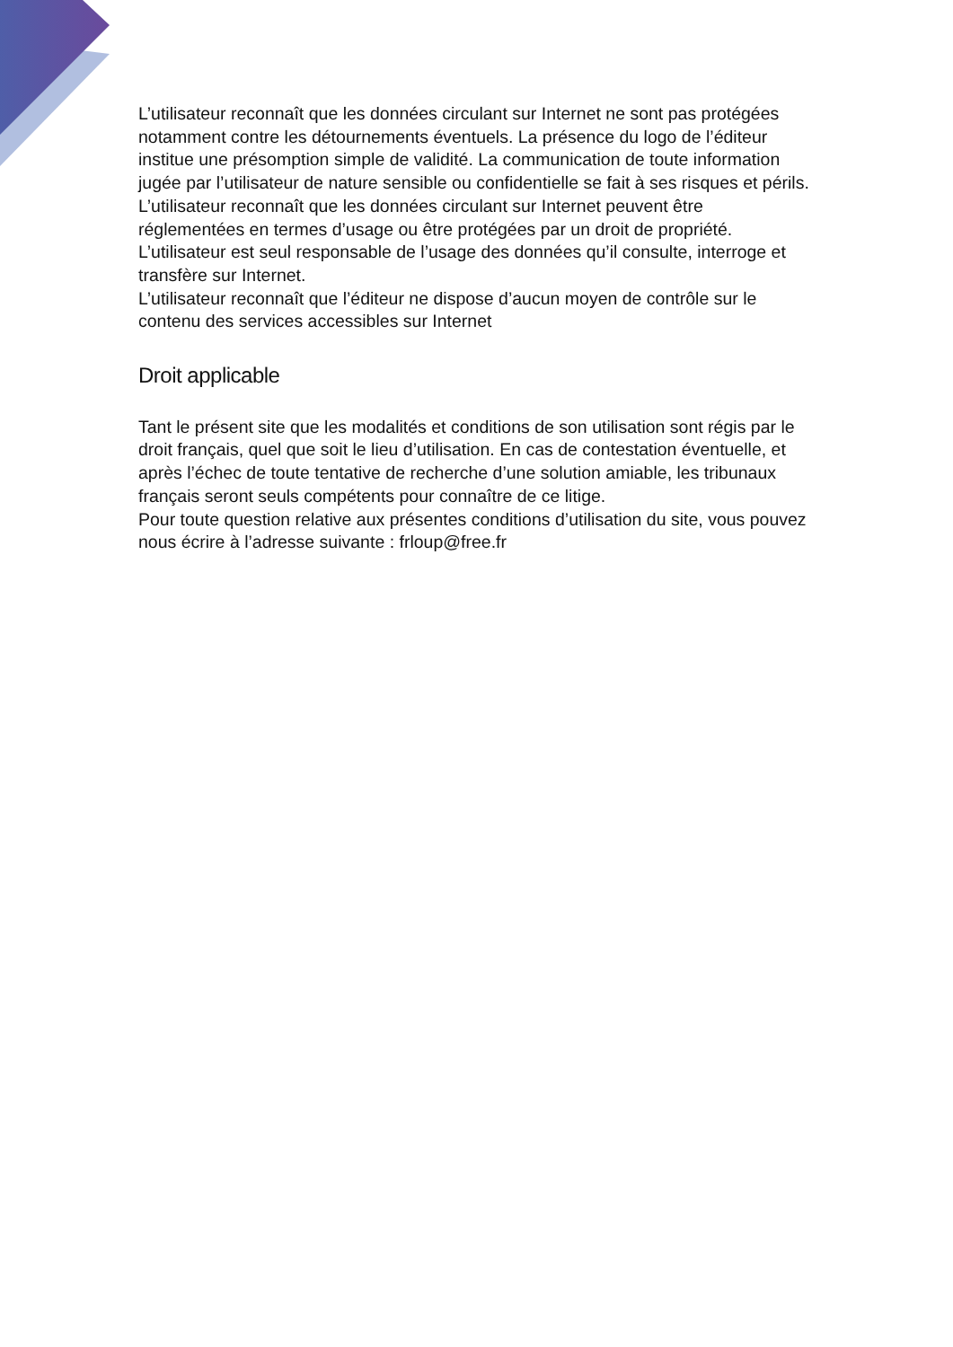L’utilisateur reconnaît que les données circulant sur Internet ne sont pas protégées notamment contre les détournements éventuels. La présence du logo de l’éditeur institue une présomption simple de validité. La communication de toute information jugée par l’utilisateur de nature sensible ou confidentielle se fait à ses risques et périls.
L’utilisateur reconnaît que les données circulant sur Internet peuvent être réglementées en termes d’usage ou être protégées par un droit de propriété.
L’utilisateur est seul responsable de l’usage des données qu’il consulte, interroge et transfère sur Internet.
L’utilisateur reconnaît que l’éditeur ne dispose d’aucun moyen de contrôle sur le contenu des services accessibles sur Internet
Droit applicable
Tant le présent site que les modalités et conditions de son utilisation sont régis par le droit français, quel que soit le lieu d’utilisation. En cas de contestation éventuelle, et après l’échec de toute tentative de recherche d’une solution amiable, les tribunaux français seront seuls compétents pour connaître de ce litige.
Pour toute question relative aux présentes conditions d’utilisation du site, vous pouvez nous écrire à l’adresse suivante : frloup@free.fr